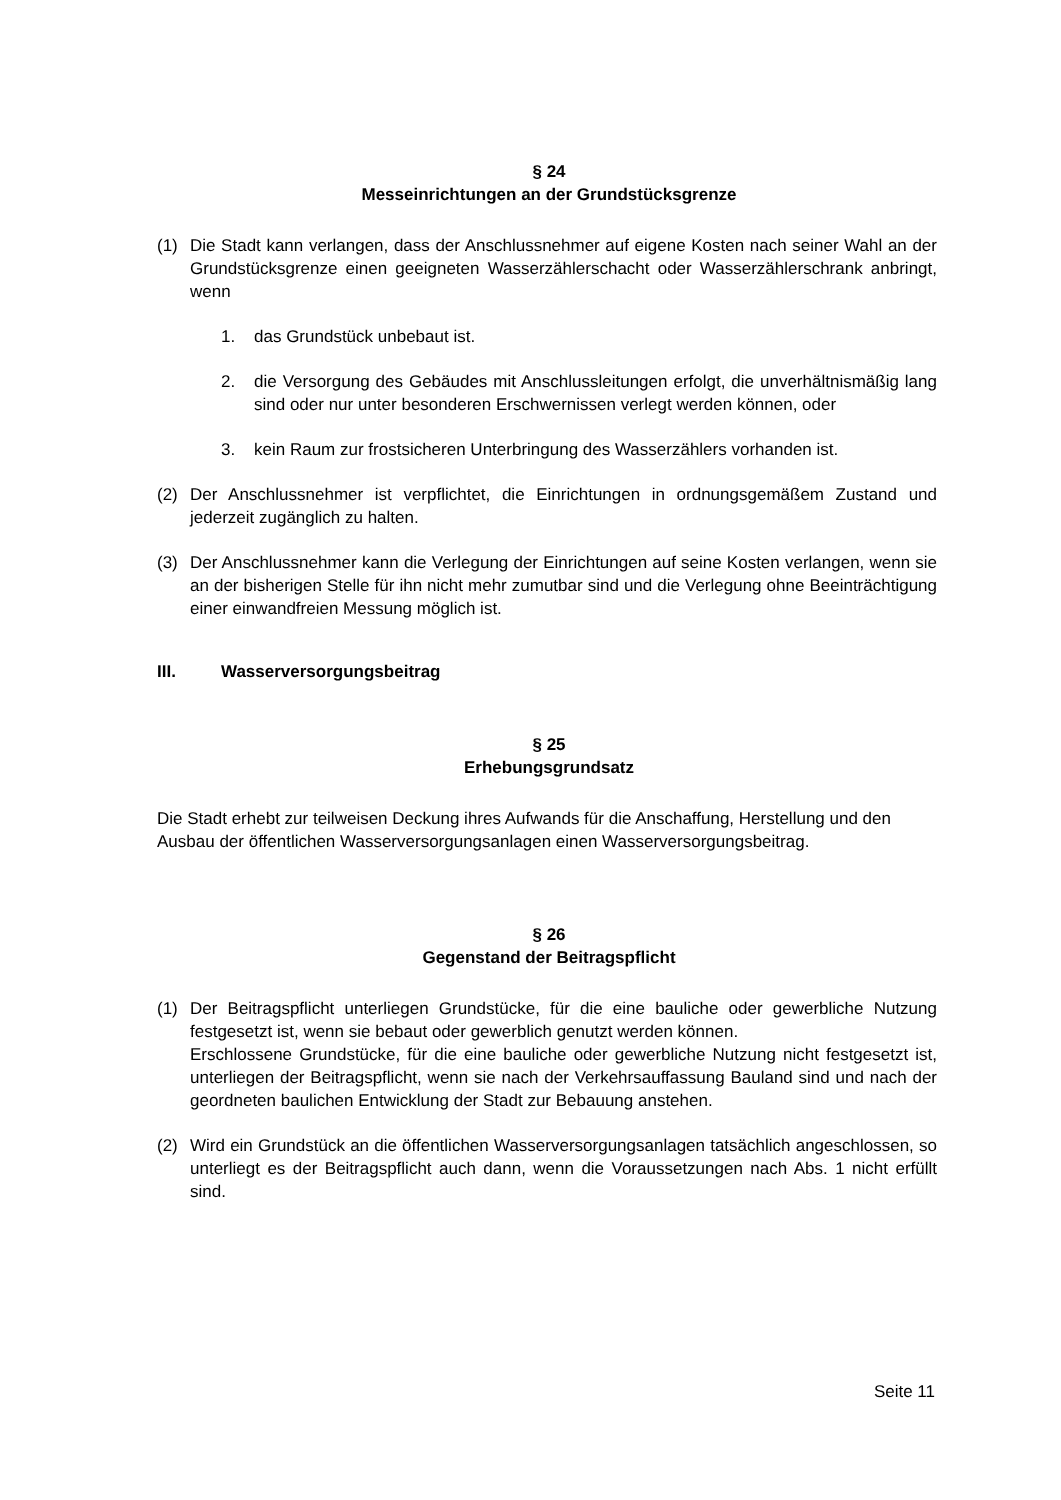§ 24
Messeinrichtungen an der Grundstücksgrenze
(1) Die Stadt kann verlangen, dass der Anschlussnehmer auf eigene Kosten nach seiner Wahl an der Grundstücksgrenze einen geeigneten Wasserzählerschacht oder Wasserzählerschrank anbringt, wenn
1. das Grundstück unbebaut ist.
2. die Versorgung des Gebäudes mit Anschlussleitungen erfolgt, die unverhältnismäßig lang sind oder nur unter besonderen Erschwernissen verlegt werden können, oder
3. kein Raum zur frostsicheren Unterbringung des Wasserzählers vorhanden ist.
(2) Der Anschlussnehmer ist verpflichtet, die Einrichtungen in ordnungsgemäßem Zustand und jederzeit zugänglich zu halten.
(3) Der Anschlussnehmer kann die Verlegung der Einrichtungen auf seine Kosten verlangen, wenn sie an der bisherigen Stelle für ihn nicht mehr zumutbar sind und die Verlegung ohne Beeinträchtigung einer einwandfreien Messung möglich ist.
III. Wasserversorgungsbeitrag
§ 25
Erhebungsgrundsatz
Die Stadt erhebt zur teilweisen Deckung ihres Aufwands für die Anschaffung, Herstellung und den Ausbau der öffentlichen Wasserversorgungsanlagen einen Wasserversorgungsbeitrag.
§ 26
Gegenstand der Beitragspflicht
(1) Der Beitragspflicht unterliegen Grundstücke, für die eine bauliche oder gewerbliche Nutzung festgesetzt ist, wenn sie bebaut oder gewerblich genutzt werden können.
Erschlossene Grundstücke, für die eine bauliche oder gewerbliche Nutzung nicht festgesetzt ist, unterliegen der Beitragspflicht, wenn sie nach der Verkehrsauffassung Bauland sind und nach der geordneten baulichen Entwicklung der Stadt zur Bebauung anstehen.
(2) Wird ein Grundstück an die öffentlichen Wasserversorgungsanlagen tatsächlich angeschlossen, so unterliegt es der Beitragspflicht auch dann, wenn die Voraussetzungen nach Abs. 1 nicht erfüllt sind.
Seite 11